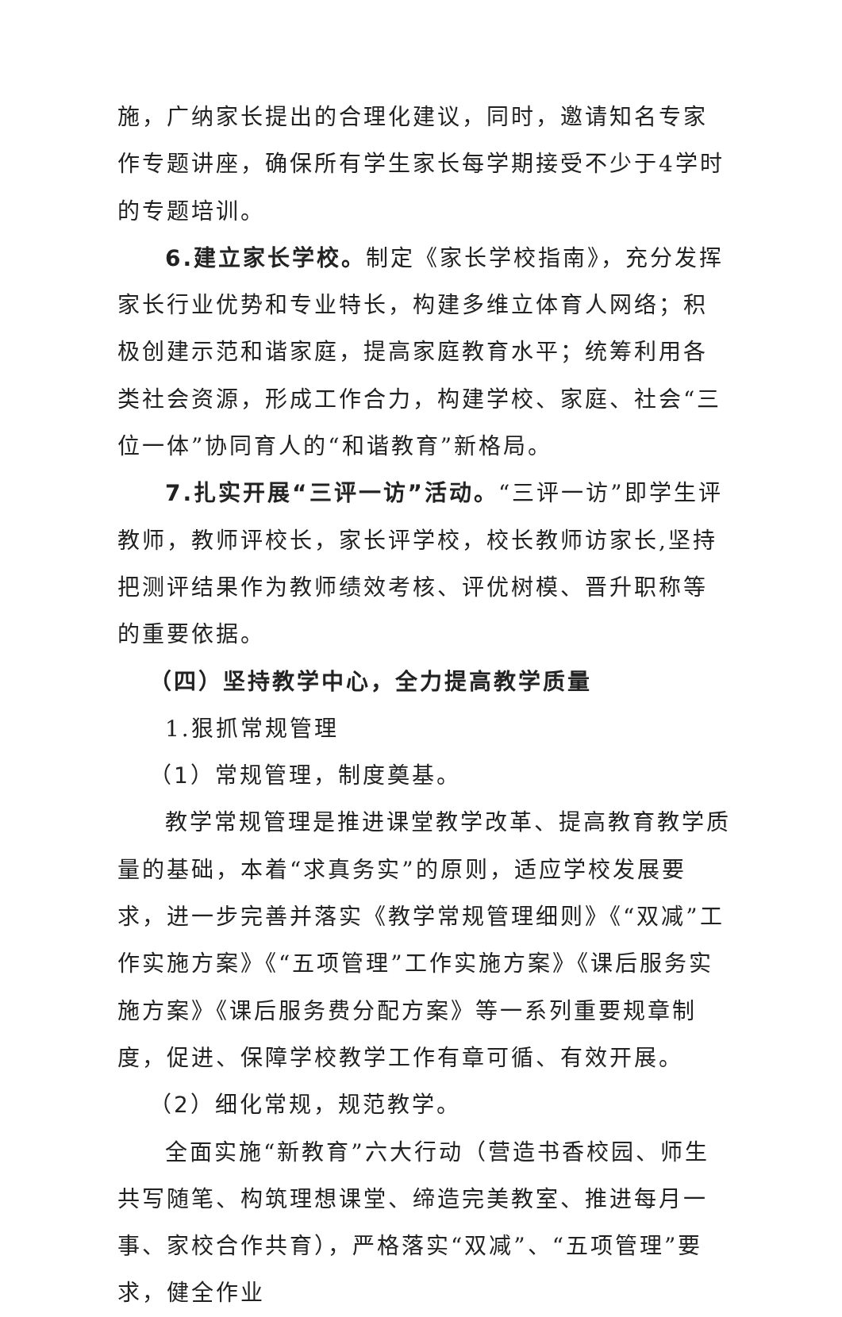施，广纳家长提出的合理化建议，同时，邀请知名专家作专题讲座，确保所有学生家长每学期接受不少于4学时的专题培训。
6.建立家长学校。制定《家长学校指南》，充分发挥家长行业优势和专业特长，构建多维立体育人网络；积极创建示范和谐家庭，提高家庭教育水平；统筹利用各类社会资源，形成工作合力，构建学校、家庭、社会“三位一体”协同育人的“和谐教育”新格局。
7.扎实开展“三评一访”活动。“三评一访”即学生评教师，教师评校长，家长评学校，校长教师访家长,坚持把测评结果作为教师绩效考核、评优树模、晋升职称等的重要依据。
（四）坚持教学中心，全力提高教学质量
1.狠抓常规管理
（1）常规管理，制度奠基。
教学常规管理是推进课堂教学改革、提高教育教学质量的基础，本着“求真务实”的原则，适应学校发展要求，进一步完善并落实《教学常规管理细则》《“双减”工作实施方案》《“五项管理”工作实施方案》《课后服务实施方案》《课后服务费分配方案》等一系列重要规章制度，促进、保障学校教学工作有章可循、有效开展。
（2）细化常规，规范教学。
全面实施“新教育”六大行动（营造书香校园、师生共写随笔、构筑理想课堂、缔造完美教室、推进每月一事、家校合作共育），严格落实“双减”、“五项管理”要求，健全作业